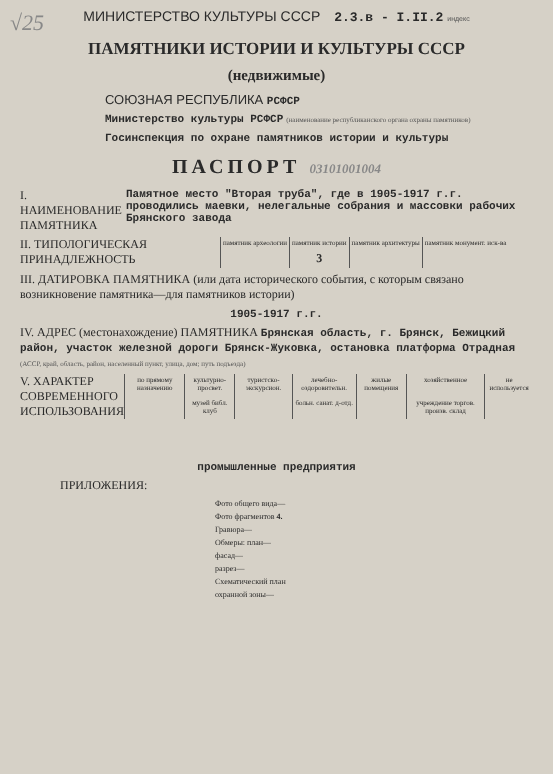√25
МИНИСТЕРСТВО КУЛЬТУРЫ СССР 2.3.в - I.II.2 индекс
ПАМЯТНИКИ ИСТОРИИ И КУЛЬТУРЫ СССР
(недвижимые)
СОЮЗНАЯ РЕСПУБЛИКА РСФСР
Министерство культуры РСФСР (наименование республиканского органа охраны памятников)
Госинспекция по охране памятников истории и культуры
ПАСПОРТ 03101001004
I. НАИМЕНОВАНИЕ ПАМЯТНИКА Памятное место "Вторая труба", где в 1905-1917 г.г. проводились маевки, нелегальные собрания и массовки рабочих Брянского завода
II. ТИПОЛОГИЧЕСКАЯ ПРИНАДЛЕЖНОСТЬ
| памятник археологии | памятник истории | памятник архитектуры | памятник монумент. иск-ва |
| | 3 | | |
III. ДАТИРОВКА ПАМЯТНИКА (или дата исторического события, с которым связано возникновение памятника—для памятников истории)
1905-1917 г.г.
IV. АДРЕС (местонахождение) ПАМЯТНИКА Брянская область, г. Брянск, Бежицкий район, участок железной дороги Брянск-Жуковка, остановка платформа Отрадная (АССР, край, область, район, населенный пункт, улица, дом; путь подъезда)
V. ХАРАКТЕР СОВРЕМЕННОГО ИСПОЛЬЗОВАНИЯ
| по прямому назначению | культурно-просвет. | туристско-экскурсион. | лечебно-оздоровительн. | жилые помещения | хозяйственное | не используется |
| | музей библ. клуб | | больн. санат. д-отд. | | учреждение торгов. произв. склад | |
промышленные предприятия
ПРИЛОЖЕНИЯ:
Фото общего вида—
Фото фрагментов 4.
Гравюра—
Обмеры: план—
фасад—
разрез—
Схематический план
охранной зоны—